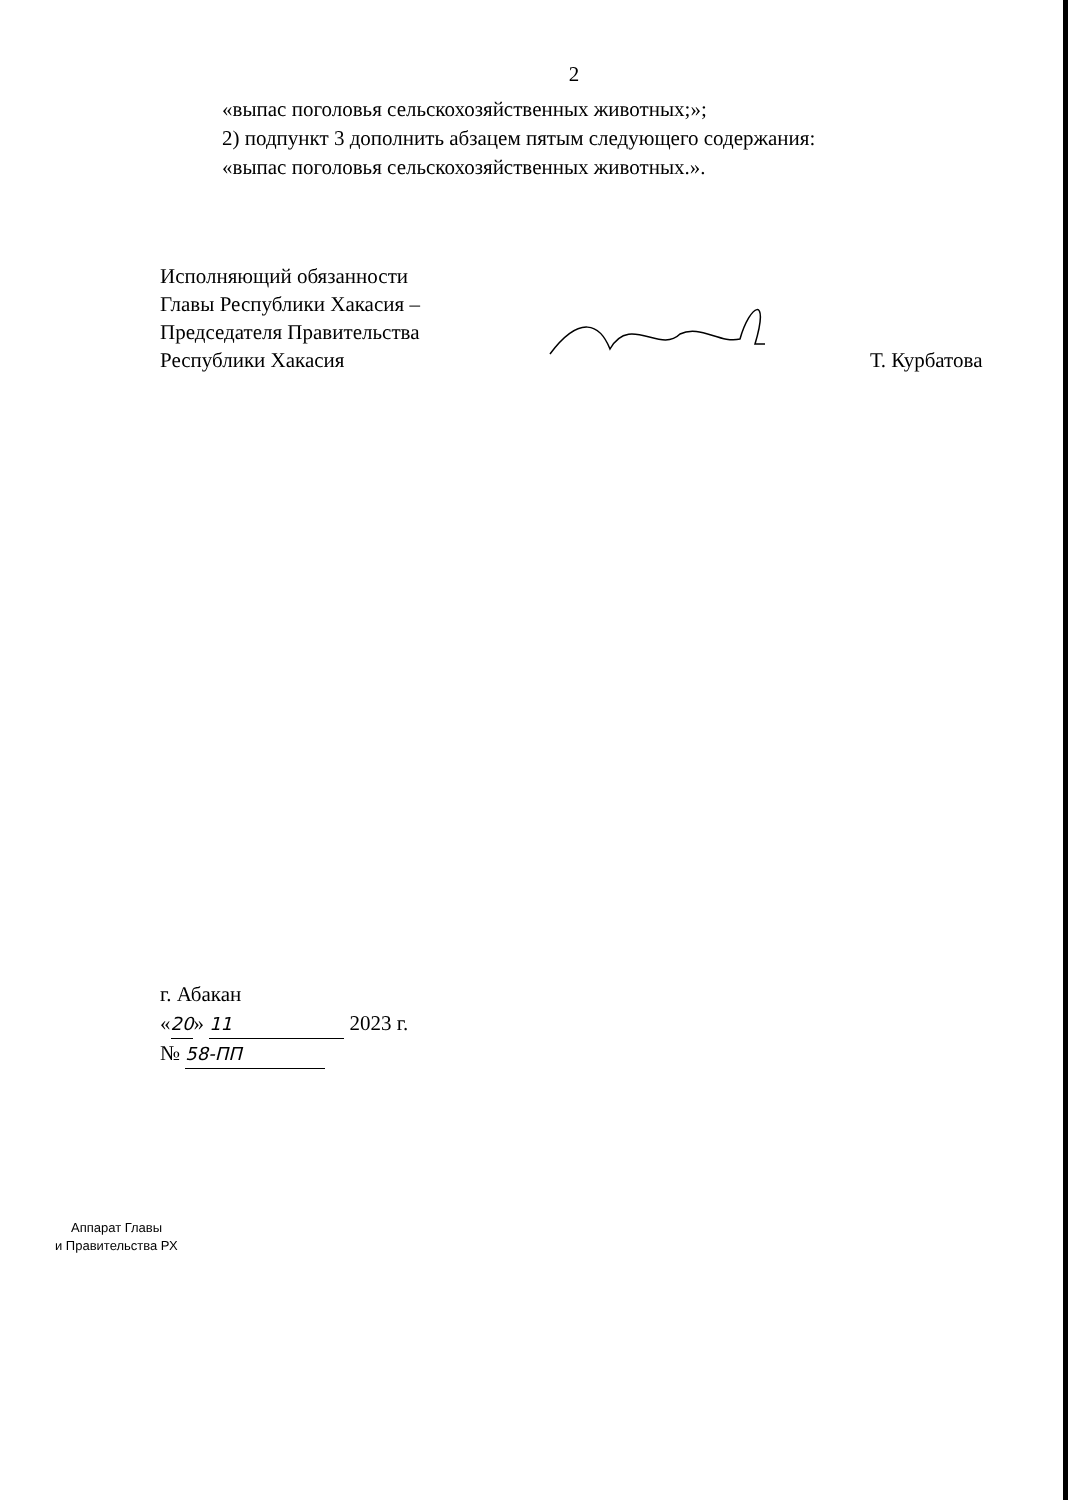2
«выпас поголовья сельскохозяйственных животных;»;
2) подпункт 3 дополнить абзацем пятым следующего содержания:
«выпас поголовья сельскохозяйственных животных.».
Исполняющий обязанности
Главы Республики Хакасия –
Председателя Правительства
Республики Хакасия
Т. Курбатова
г. Абакан
«20» 11 2023 г.
№ 58-ПП
Аппарат Главы
и Правительства РХ